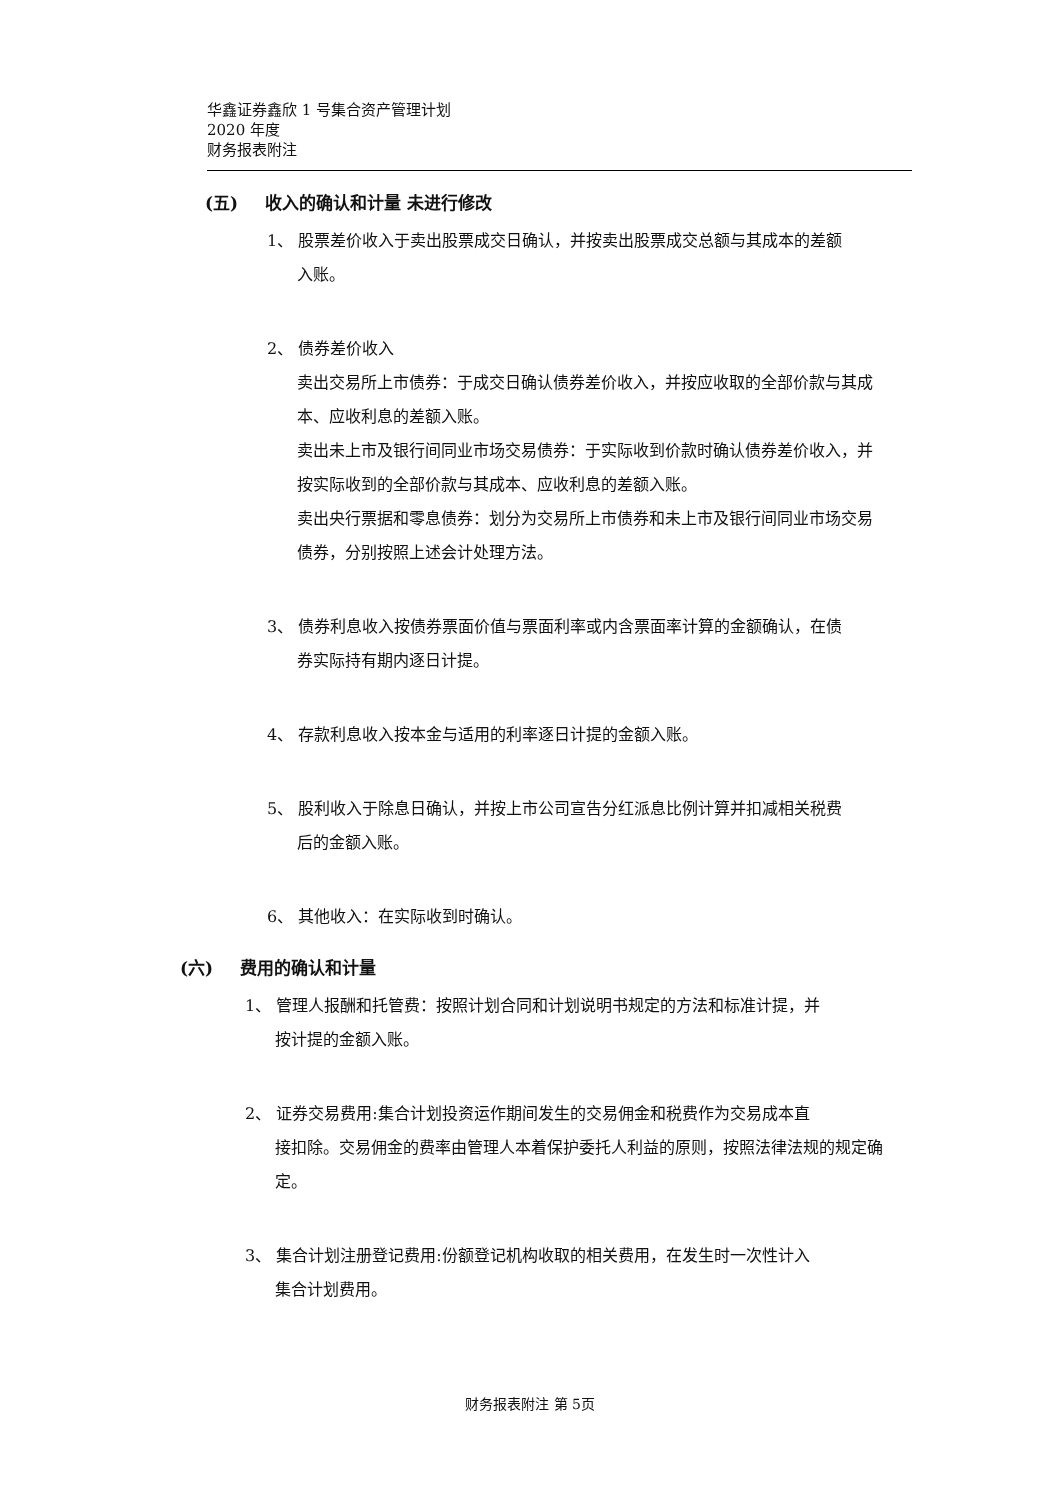华鑫证券鑫欣 1 号集合资产管理计划
2020 年度
财务报表附注
(五) 收入的确认和计量 未进行修改
1、 股票差价收入于卖出股票成交日确认，并按卖出股票成交总额与其成本的差额
入账。
2、 债券差价收入
卖出交易所上市债券：于成交日确认债券差价收入，并按应收取的全部价款与其成本、应收利息的差额入账。
卖出未上市及银行间同业市场交易债券：于实际收到价款时确认债券差价收入，并按实际收到的全部价款与其成本、应收利息的差额入账。
卖出央行票据和零息债券：划分为交易所上市债券和未上市及银行间同业市场交易债券，分别按照上述会计处理方法。
3、 债券利息收入按债券票面价值与票面利率或内含票面率计算的金额确认，在债
券实际持有期内逐日计提。
4、 存款利息收入按本金与适用的利率逐日计提的金额入账。
5、 股利收入于除息日确认，并按上市公司宣告分红派息比例计算并扣减相关税费
后的金额入账。
6、 其他收入：在实际收到时确认。
(六) 费用的确认和计量
1、 管理人报酬和托管费：按照计划合同和计划说明书规定的方法和标准计提，并
按计提的金额入账。
2、 证券交易费用:集合计划投资运作期间发生的交易佣金和税费作为交易成本直
接扣除。交易佣金的费率由管理人本着保护委托人利益的原则，按照法律法规的规定确定。
3、 集合计划注册登记费用:份额登记机构收取的相关费用，在发生时一次性计入
集合计划费用。
财务报表附注 第 5页